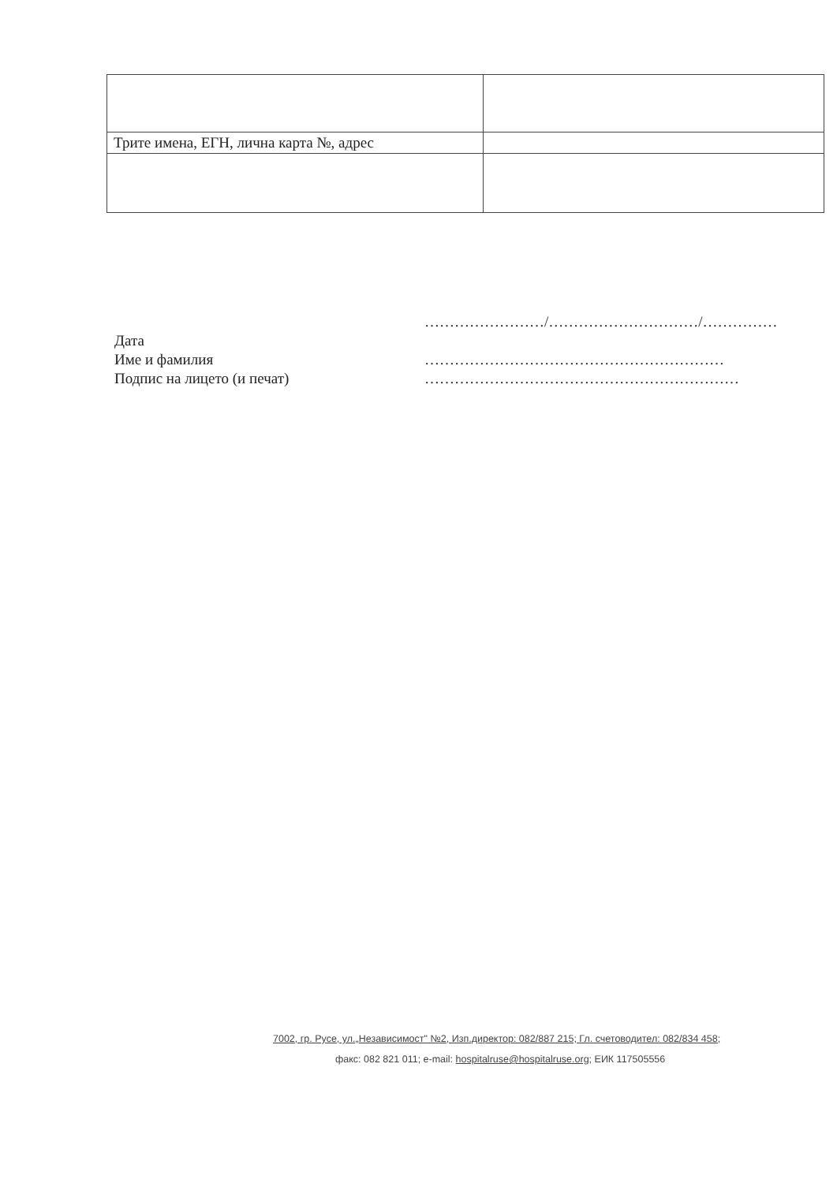| Трите имена, ЕГН, лична карта №, адрес | |
Дата
Име и фамилия
Подпис на лицето (и печат)
……………………/…………………………/……………
……………………………………………………
………………………………………………………
7002, гр. Русе, ул.„Независимост" №2, Изп.директор: 082/887 215; Гл. счетоводител: 082/834 458;
факс: 082 821 011; e-mail: hospitalruse@hospitalruse.org; ЕИК 117505556